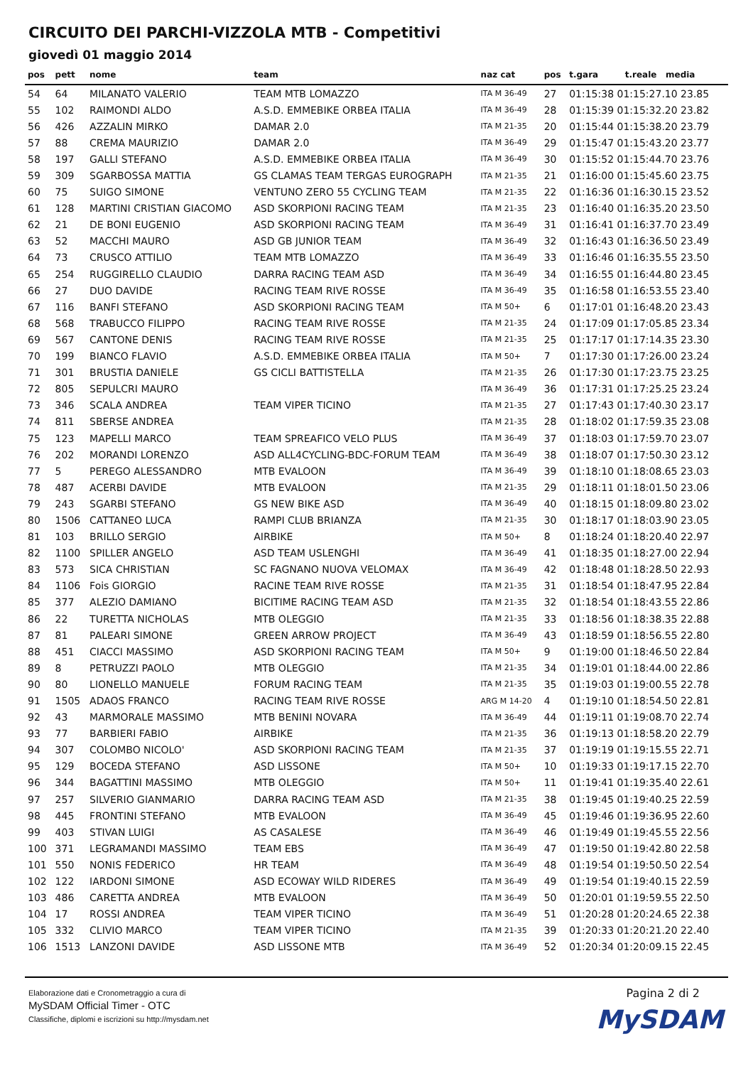CIRCUITO DEI PARCHI-VIZZOLA MTB - Competitivi
giovedì 01 maggio 2014
| pos | pett | nome | team | naz cat | pos | t.gara t.reale media |
| --- | --- | --- | --- | --- | --- | --- |
| 54 | 64 | MILANATO VALERIO | TEAM MTB LOMAZZO | ITA M 36-49 | 27 | 01:15:38 01:15:27.10 23.85 |
| 55 | 102 | RAIMONDI ALDO | A.S.D. EMMEBIKE ORBEA ITALIA | ITA M 36-49 | 28 | 01:15:39 01:15:32.20 23.82 |
| 56 | 426 | AZZALIN MIRKO | DAMAR 2.0 | ITA M 21-35 | 20 | 01:15:44 01:15:38.20 23.79 |
| 57 | 88 | CREMA MAURIZIO | DAMAR 2.0 | ITA M 36-49 | 29 | 01:15:47 01:15:43.20 23.77 |
| 58 | 197 | GALLI STEFANO | A.S.D. EMMEBIKE ORBEA ITALIA | ITA M 36-49 | 30 | 01:15:52 01:15:44.70 23.76 |
| 59 | 309 | SGARBOSSA MATTIA | GS CLAMAS TEAM TERGAS EUROGRAPH | ITA M 21-35 | 21 | 01:16:00 01:15:45.60 23.75 |
| 60 | 75 | SUIGO SIMONE | VENTUNO ZERO 55 CYCLING TEAM | ITA M 21-35 | 22 | 01:16:36 01:16:30.15 23.52 |
| 61 | 128 | MARTINI CRISTIAN GIACOMO | ASD SKORPIONI RACING TEAM | ITA M 21-35 | 23 | 01:16:40 01:16:35.20 23.50 |
| 62 | 21 | DE BONI EUGENIO | ASD SKORPIONI RACING TEAM | ITA M 36-49 | 31 | 01:16:41 01:16:37.70 23.49 |
| 63 | 52 | MACCHI MAURO | ASD GB JUNIOR TEAM | ITA M 36-49 | 32 | 01:16:43 01:16:36.50 23.49 |
| 64 | 73 | CRUSCO ATTILIO | TEAM MTB LOMAZZO | ITA M 36-49 | 33 | 01:16:46 01:16:35.55 23.50 |
| 65 | 254 | RUGGIRELLO CLAUDIO | DARRA RACING TEAM ASD | ITA M 36-49 | 34 | 01:16:55 01:16:44.80 23.45 |
| 66 | 27 | DUO DAVIDE | RACING TEAM RIVE ROSSE | ITA M 36-49 | 35 | 01:16:58 01:16:53.55 23.40 |
| 67 | 116 | BANFI STEFANO | ASD SKORPIONI RACING TEAM | ITA M 50+ | 6 | 01:17:01 01:16:48.20 23.43 |
| 68 | 568 | TRABUCCO FILIPPO | RACING TEAM RIVE ROSSE | ITA M 21-35 | 24 | 01:17:09 01:17:05.85 23.34 |
| 69 | 567 | CANTONE DENIS | RACING TEAM RIVE ROSSE | ITA M 21-35 | 25 | 01:17:17 01:17:14.35 23.30 |
| 70 | 199 | BIANCO FLAVIO | A.S.D. EMMEBIKE ORBEA ITALIA | ITA M 50+ | 7 | 01:17:30 01:17:26.00 23.24 |
| 71 | 301 | BRUSTIA DANIELE | GS CICLI BATTISTELLA | ITA M 21-35 | 26 | 01:17:30 01:17:23.75 23.25 |
| 72 | 805 | SEPULCRI MAURO | | ITA M 36-49 | 36 | 01:17:31 01:17:25.25 23.24 |
| 73 | 346 | SCALA ANDREA | TEAM VIPER TICINO | ITA M 21-35 | 27 | 01:17:43 01:17:40.30 23.17 |
| 74 | 811 | SBERSE ANDREA | | ITA M 21-35 | 28 | 01:18:02 01:17:59.35 23.08 |
| 75 | 123 | MAPELLI MARCO | TEAM SPREAFICO VELO PLUS | ITA M 36-49 | 37 | 01:18:03 01:17:59.70 23.07 |
| 76 | 202 | MORANDI LORENZO | ASD ALL4CYCLING-BDC-FORUM TEAM | ITA M 36-49 | 38 | 01:18:07 01:17:50.30 23.12 |
| 77 | 5 | PEREGO ALESSANDRO | MTB EVALOON | ITA M 36-49 | 39 | 01:18:10 01:18:08.65 23.03 |
| 78 | 487 | ACERBI DAVIDE | MTB EVALOON | ITA M 21-35 | 29 | 01:18:11 01:18:01.50 23.06 |
| 79 | 243 | SGARBI STEFANO | GS NEW BIKE ASD | ITA M 36-49 | 40 | 01:18:15 01:18:09.80 23.02 |
| 80 | 1506 | CATTANEO LUCA | RAMPI CLUB BRIANZA | ITA M 21-35 | 30 | 01:18:17 01:18:03.90 23.05 |
| 81 | 103 | BRILLO SERGIO | AIRBIKE | ITA M 50+ | 8 | 01:18:24 01:18:20.40 22.97 |
| 82 | 1100 | SPILLER ANGELO | ASD TEAM USLENGHI | ITA M 36-49 | 41 | 01:18:35 01:18:27.00 22.94 |
| 83 | 573 | SICA CHRISTIAN | SC FAGNANO NUOVA VELOMAX | ITA M 36-49 | 42 | 01:18:48 01:18:28.50 22.93 |
| 84 | 1106 | Fois GIORGIO | RACINE TEAM RIVE ROSSE | ITA M 21-35 | 31 | 01:18:54 01:18:47.95 22.84 |
| 85 | 377 | ALEZIO DAMIANO | BICITIME RACING TEAM ASD | ITA M 21-35 | 32 | 01:18:54 01:18:43.55 22.86 |
| 86 | 22 | TURETTA NICHOLAS | MTB OLEGGIO | ITA M 21-35 | 33 | 01:18:56 01:18:38.35 22.88 |
| 87 | 81 | PALEARI SIMONE | GREEN ARROW PROJECT | ITA M 36-49 | 43 | 01:18:59 01:18:56.55 22.80 |
| 88 | 451 | CIACCI MASSIMO | ASD SKORPIONI RACING TEAM | ITA M 50+ | 9 | 01:19:00 01:18:46.50 22.84 |
| 89 | 8 | PETRUZZI PAOLO | MTB OLEGGIO | ITA M 21-35 | 34 | 01:19:01 01:18:44.00 22.86 |
| 90 | 80 | LIONELLO MANUELE | FORUM RACING TEAM | ITA M 21-35 | 35 | 01:19:03 01:19:00.55 22.78 |
| 91 | 1505 | ADAOS FRANCO | RACING TEAM RIVE ROSSE | ARG M 14-20 | 4 | 01:19:10 01:18:54.50 22.81 |
| 92 | 43 | MARMORALE MASSIMO | MTB BENINI NOVARA | ITA M 36-49 | 44 | 01:19:11 01:19:08.70 22.74 |
| 93 | 77 | BARBIERI FABIO | AIRBIKE | ITA M 21-35 | 36 | 01:19:13 01:18:58.20 22.79 |
| 94 | 307 | COLOMBO NICOLO' | ASD SKORPIONI RACING TEAM | ITA M 21-35 | 37 | 01:19:19 01:19:15.55 22.71 |
| 95 | 129 | BOCEDA STEFANO | ASD LISSONE | ITA M 50+ | 10 | 01:19:33 01:19:17.15 22.70 |
| 96 | 344 | BAGATTINI MASSIMO | MTB OLEGGIO | ITA M 50+ | 11 | 01:19:41 01:19:35.40 22.61 |
| 97 | 257 | SILVERIO GIANMARIO | DARRA RACING TEAM ASD | ITA M 21-35 | 38 | 01:19:45 01:19:40.25 22.59 |
| 98 | 445 | FRONTINI STEFANO | MTB EVALOON | ITA M 36-49 | 45 | 01:19:46 01:19:36.95 22.60 |
| 99 | 403 | STIVAN LUIGI | AS CASALESE | ITA M 36-49 | 46 | 01:19:49 01:19:45.55 22.56 |
| 100 | 371 | LEGRAMANDI MASSIMO | TEAM EBS | ITA M 36-49 | 47 | 01:19:50 01:19:42.80 22.58 |
| 101 | 550 | NONIS FEDERICO | HR TEAM | ITA M 36-49 | 48 | 01:19:54 01:19:50.50 22.54 |
| 102 | 122 | IARDONI SIMONE | ASD ECOWAY WILD RIDERES | ITA M 36-49 | 49 | 01:19:54 01:19:40.15 22.59 |
| 103 | 486 | CARETTA ANDREA | MTB EVALOON | ITA M 36-49 | 50 | 01:20:01 01:19:59.55 22.50 |
| 104 | 17 | ROSSI ANDREA | TEAM VIPER TICINO | ITA M 36-49 | 51 | 01:20:28 01:20:24.65 22.38 |
| 105 | 332 | CLIVIO MARCO | TEAM VIPER TICINO | ITA M 21-35 | 39 | 01:20:33 01:20:21.20 22.40 |
| 106 | 1513 | LANZONI DAVIDE | ASD LISSONE MTB | ITA M 36-49 | 52 | 01:20:34 01:20:09.15 22.45 |
Elaborazione dati e Cronometraggio a cura di
MySDAM Official Timer - OTC
Classifiche, diplomi e iscrizioni su http://mysdam.net
Pagina 2 di 2
MySDAM